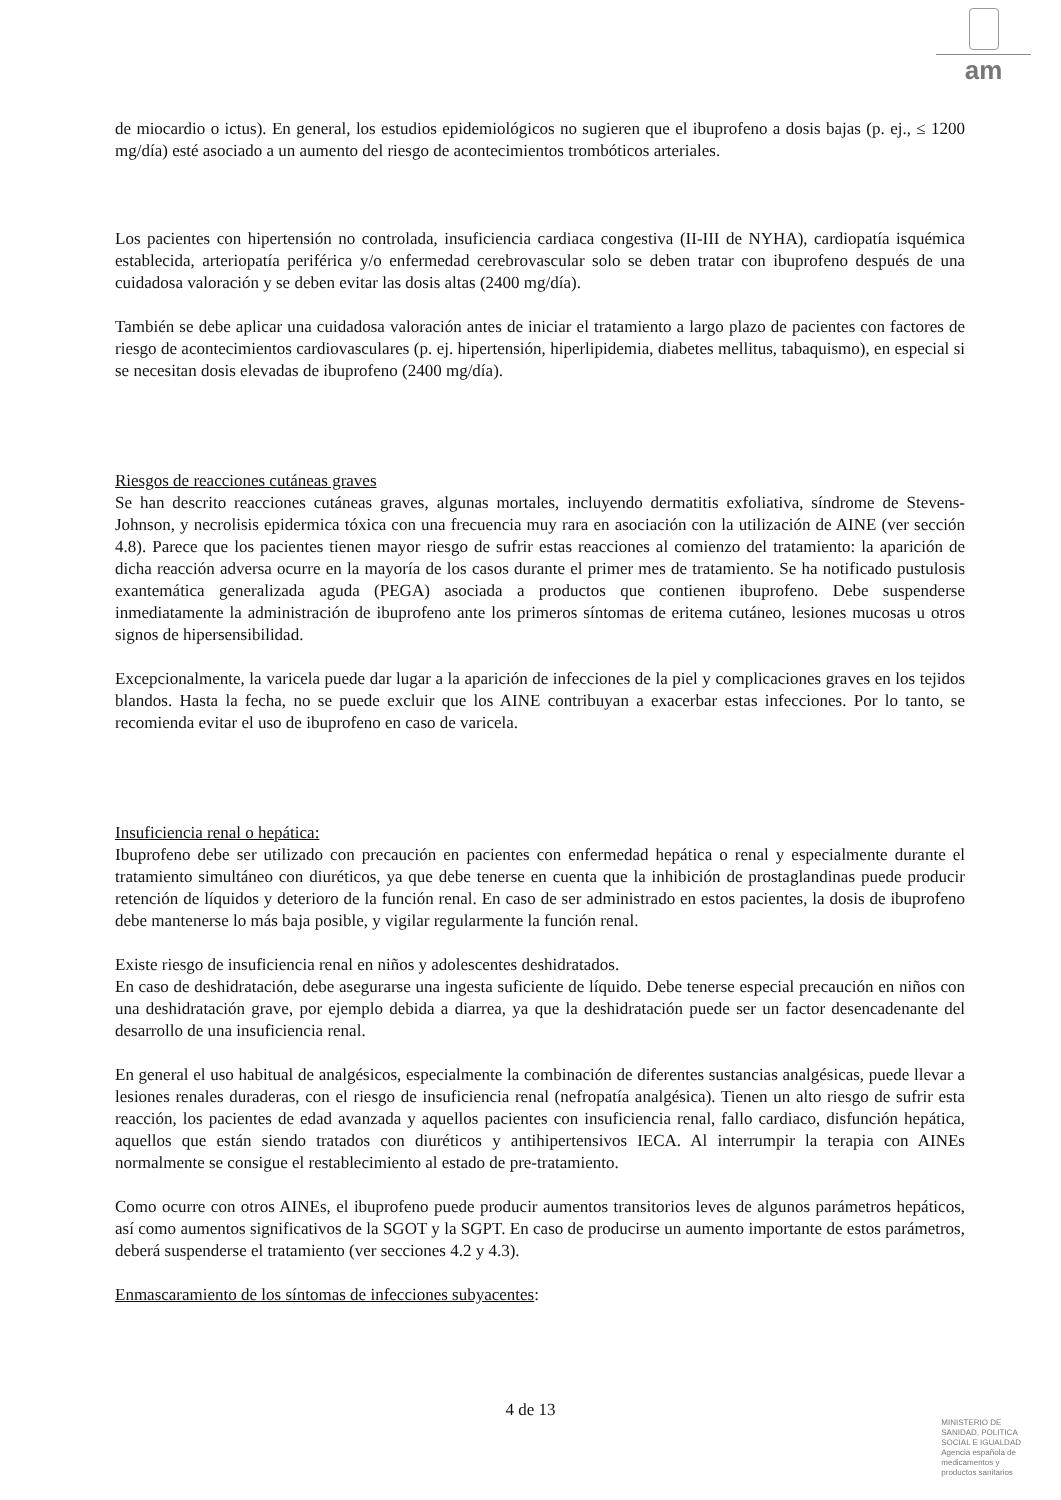am
de miocardio o ictus). En general, los estudios epidemiológicos no sugieren que el ibuprofeno a dosis bajas (p. ej., ≤ 1200 mg/día) esté asociado a un aumento del riesgo de acontecimientos trombóticos arteriales.
Los pacientes con hipertensión no controlada, insuficiencia cardiaca congestiva (II-III de NYHA), cardiopatía isquémica establecida, arteriopatía periférica y/o enfermedad cerebrovascular solo se deben tratar con ibuprofeno después de una cuidadosa valoración y se deben evitar las dosis altas (2400 mg/día).
También se debe aplicar una cuidadosa valoración antes de iniciar el tratamiento a largo plazo de pacientes con factores de riesgo de acontecimientos cardiovasculares (p. ej. hipertensión, hiperlipidemia, diabetes mellitus, tabaquismo), en especial si se necesitan dosis elevadas de ibuprofeno (2400 mg/día).
Riesgos de reacciones cutáneas graves
Se han descrito reacciones cutáneas graves, algunas mortales, incluyendo dermatitis exfoliativa, síndrome de Stevens-Johnson, y necrolisis epidermica tóxica con una frecuencia muy rara en asociación con la utilización de AINE (ver sección 4.8). Parece que los pacientes tienen mayor riesgo de sufrir estas reacciones al comienzo del tratamiento: la aparición de dicha reacción adversa ocurre en la mayoría de los casos durante el primer mes de tratamiento. Se ha notificado pustulosis exantemática generalizada aguda (PEGA) asociada a productos que contienen ibuprofeno. Debe suspenderse inmediatamente la administración de ibuprofeno ante los primeros síntomas de eritema cutáneo, lesiones mucosas u otros signos de hipersensibilidad.
Excepcionalmente, la varicela puede dar lugar a la aparición de infecciones de la piel y complicaciones graves en los tejidos blandos. Hasta la fecha, no se puede excluir que los AINE contribuyan a exacerbar estas infecciones. Por lo tanto, se recomienda evitar el uso de ibuprofeno en caso de varicela.
Insuficiencia renal o hepática:
Ibuprofeno debe ser utilizado con precaución en pacientes con enfermedad hepática o renal y especialmente durante el tratamiento simultáneo con diuréticos, ya que debe tenerse en cuenta que la inhibición de prostaglandinas puede producir retención de líquidos y deterioro de la función renal. En caso de ser administrado en estos pacientes, la dosis de ibuprofeno debe mantenerse lo más baja posible, y vigilar regularmente la función renal.
Existe riesgo de insuficiencia renal en niños y adolescentes deshidratados.
En caso de deshidratación, debe asegurarse una ingesta suficiente de líquido. Debe tenerse especial precaución en niños con una deshidratación grave, por ejemplo debida a diarrea, ya que la deshidratación puede ser un factor desencadenante del desarrollo de una insuficiencia renal.
En general el uso habitual de analgésicos, especialmente la combinación de diferentes sustancias analgésicas, puede llevar a lesiones renales duraderas, con el riesgo de insuficiencia renal (nefropatía analgésica). Tienen un alto riesgo de sufrir esta reacción, los pacientes de edad avanzada y aquellos pacientes con insuficiencia renal, fallo cardiaco, disfunción hepática, aquellos que están siendo tratados con diuréticos y antihipertensivos IECA. Al interrumpir la terapia con AINEs normalmente se consigue el restablecimiento al estado de pre-tratamiento.
Como ocurre con otros AINEs, el ibuprofeno puede producir aumentos transitorios leves de algunos parámetros hepáticos, así como aumentos significativos de la SGOT y la SGPT. En caso de producirse un aumento importante de estos parámetros, deberá suspenderse el tratamiento (ver secciones 4.2 y 4.3).
Enmascaramiento de los síntomas de infecciones subyacentes:
4 de 13
MINISTERIO DE
SANIDAD, POLITICA
SOCIAL E IGUALDAD
Agencia española de
medicamentos y
productos sanitarios